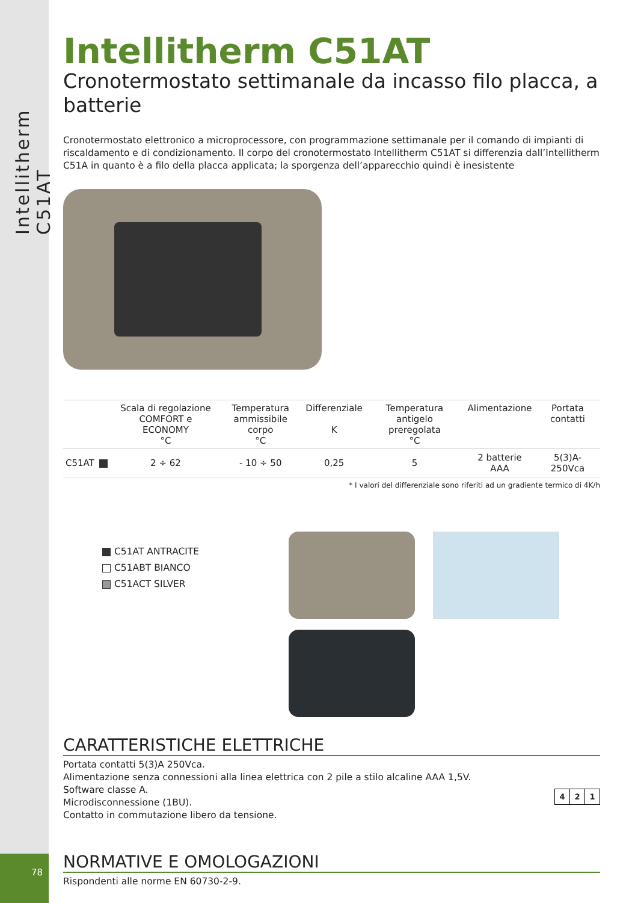Intellitherm C51AT
78
Intellitherm C51AT
Cronotermostato settimanale da incasso filo placca, a batterie
Cronotermostato elettronico a microprocessore, con programmazione settimanale per il comando di impianti di riscaldamento e di condizionamento. Il corpo del cronotermostato Intellitherm C51AT si differenzia dall’Intellitherm C51A in quanto è a filo della placca applicata; la sporgenza dell’apparecchio quindi è inesistente
| | | Scala di regolazione COMFORT e ECONOMY °C | Temperatura ammissibile corpo °C | Differenziale K | Temperatura antigelo preregolata °C | Alimentazione | Portata contatti |
| --- | --- | --- | --- | --- | --- | --- | --- |
| C51AT | | 2 ÷ 62 | - 10 ÷ 50 | 0,25 | 5 | 2 batterie AAA | 5(3)A-250Vca |
* I valori del differenziale sono riferiti ad un gradiente termico di 4K/h
C51AT ANTRACITE
C51ABT BIANCO
C51ACT SILVER
CARATTERISTICHE ELETTRICHE
Portata contatti 5(3)A 250Vca.
Alimentazione senza connessioni alla linea elettrica con 2 pile a stilo alcaline AAA 1,5V.
Software classe A.
Microdisconnessione (1BU).
Contatto in commutazione libero da tensione.
| 4 | 2 | 1 |
NORMATIVE E OMOLOGAZIONI
Rispondenti alle norme EN 60730-2-9.